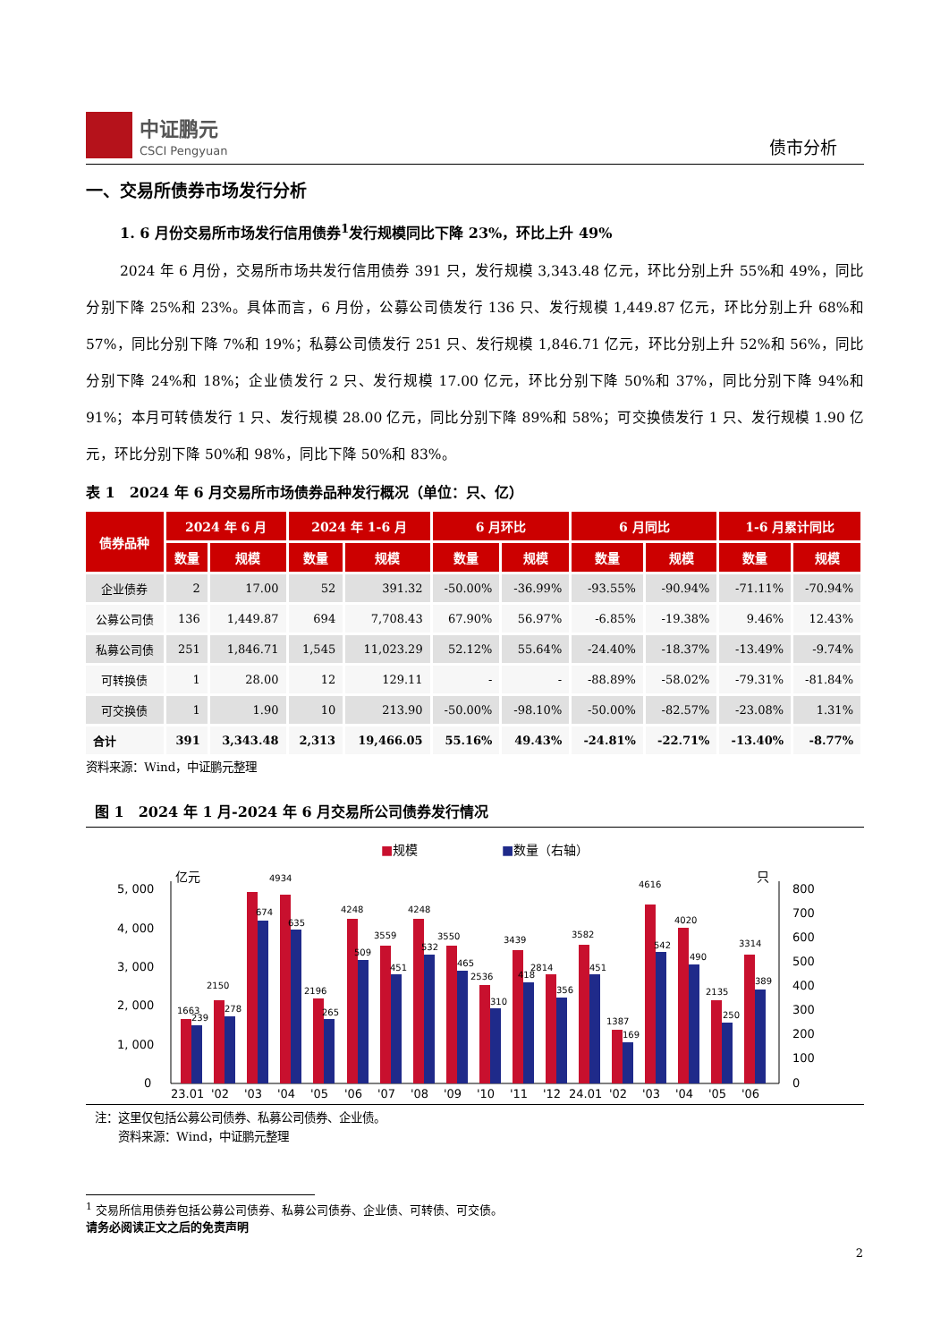中证鹏元
CSCI Pengyuan
债市分析
一、交易所债券市场发行分析
1. 6 月份交易所市场发行信用债券<sup>1</sup>发行规模同比下降 23%，环比上升 49%
2024 年 6 月份，交易所市场共发行信用债券 391 只，发行规模 3,343.48 亿元，环比分别上升 55%和 49%，同比分别下降 25%和 23%。具体而言，6 月份，公募公司债发行 136 只、发行规模 1,449.87 亿元，环比分别上升 68%和 57%，同比分别下降 7%和 19%；私募公司债发行 251 只、发行规模 1,846.71 亿元，环比分别上升 52%和 56%，同比分别下降 24%和 18%；企业债发行 2 只、发行规模 17.00 亿元，环比分别下降 50%和 37%，同比分别下降 94%和 91%；本月可转债发行 1 只、发行规模 28.00 亿元，同比分别下降 89%和 58%；可交换债发行 1 只、发行规模 1.90 亿元，环比分别下降 50%和 98%，同比下降 50%和 83%。
表 1　2024 年 6 月交易所市场债券品种发行概况（单位：只、亿）
| 债券品种 | 2024 年 6 月 | | 2024 年 1-6 月 | | 6 月环比 | | 6 月同比 | | 1-6 月累计同比 | |
| --- | --- | --- | --- | --- | --- | --- | --- | --- | --- | --- |
| | 数量 | 规模 | 数量 | 规模 | 数量 | 规模 | 数量 | 规模 | 数量 | 规模 |
| 企业债券 | 2 | 17.00 | 52 | 391.32 | -50.00% | -36.99% | -93.55% | -90.94% | -71.11% | -70.94% |
| 公募公司债 | 136 | 1,449.87 | 694 | 7,708.43 | 67.90% | 56.97% | -6.85% | -19.38% | 9.46% | 12.43% |
| 私募公司债 | 251 | 1,846.71 | 1,545 | 11,023.29 | 52.12% | 55.64% | -24.40% | -18.37% | -13.49% | -9.74% |
| 可转换债 | 1 | 28.00 | 12 | 129.11 | - | - | -88.89% | -58.02% | -79.31% | -81.84% |
| 可交换债 | 1 | 1.90 | 10 | 213.90 | -50.00% | -98.10% | -50.00% | -82.57% | -23.08% | 1.31% |
| 合计 | 391 | 3,343.48 | 2,313 | 19,466.05 | 55.16% | 49.43% | -24.81% | -22.71% | -13.40% | -8.77% |
资料来源：Wind，中证鹏元整理
图 1　2024 年 1 月-2024 年 6 月交易所公司债券发行情况
■规模
■数量（右轴）
亿元
只
5, 000
4, 000
3, 000
2, 000
1, 000
0
800
700
600
500
400
300
200
100
0
1663
239
2150
278
4934
674
635
2196
265
4248
509
3559
451
4248
532
3550
465
2536
310
3439
418
2814
356
3582
451
1387
169
4616
542
4020
490
2135
250
3314
389
23.01
'02
'03
'04
'05
'06
'07
'08
'09
'10
'11
'12
24.01
'02
'03
'04
'05
'06
注：这里仅包括公募公司债券、私募公司债券、企业债。
　　资料来源：Wind，中证鹏元整理
<sup>1</sup> 交易所信用债券包括公募公司债券、私募公司债券、企业债、可转债、可交债。
请务必阅读正文之后的免责声明
2